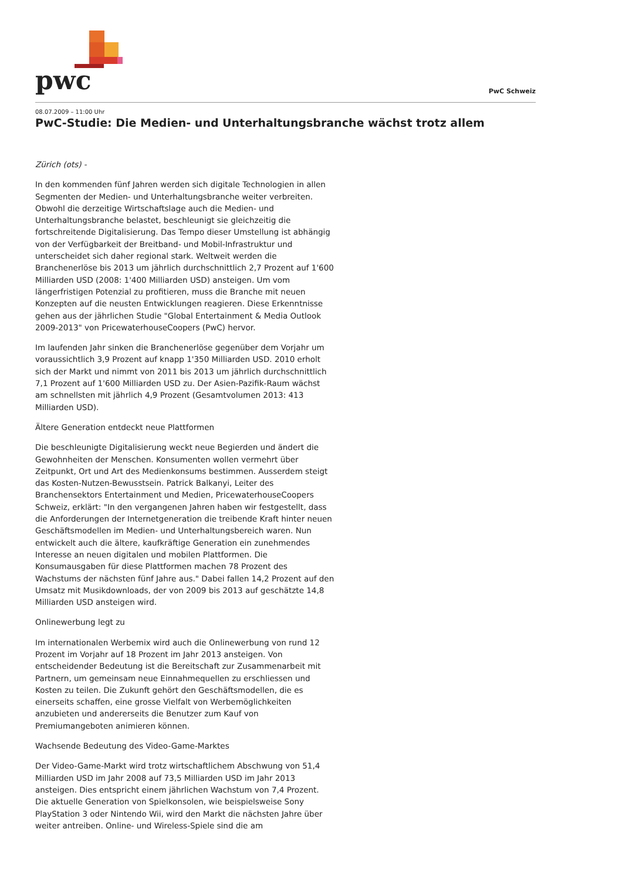pwc
PwC Schweiz
08.07.2009 – 11:00 Uhr
PwC-Studie: Die Medien- und Unterhaltungsbranche wächst trotz allem
Zürich (ots) -
In den kommenden fünf Jahren werden sich digitale Technologien in allen Segmenten der Medien- und Unterhaltungsbranche weiter verbreiten. Obwohl die derzeitige Wirtschaftslage auch die Medien- und Unterhaltungsbranche belastet, beschleunigt sie gleichzeitig die fortschreitende Digitalisierung. Das Tempo dieser Umstellung ist abhängig von der Verfügbarkeit der Breitband- und Mobil-Infrastruktur und unterscheidet sich daher regional stark. Weltweit werden die Branchenerlöse bis 2013 um jährlich durchschnittlich 2,7 Prozent auf 1'600 Milliarden USD (2008: 1'400 Milliarden USD) ansteigen. Um vom längerfristigen Potenzial zu profitieren, muss die Branche mit neuen Konzepten auf die neusten Entwicklungen reagieren. Diese Erkenntnisse gehen aus der jährlichen Studie "Global Entertainment & Media Outlook 2009-2013" von PricewaterhouseCoopers (PwC) hervor.
Im laufenden Jahr sinken die Branchenerlöse gegenüber dem Vorjahr um voraussichtlich 3,9 Prozent auf knapp 1'350 Milliarden USD. 2010 erholt sich der Markt und nimmt von 2011 bis 2013 um jährlich durchschnittlich 7,1 Prozent auf 1'600 Milliarden USD zu. Der Asien-Pazifik-Raum wächst am schnellsten mit jährlich 4,9 Prozent (Gesamtvolumen 2013: 413 Milliarden USD).
Ältere Generation entdeckt neue Plattformen
Die beschleunigte Digitalisierung weckt neue Begierden und ändert die Gewohnheiten der Menschen. Konsumenten wollen vermehrt über Zeitpunkt, Ort und Art des Medienkonsums bestimmen. Ausserdem steigt das Kosten-Nutzen-Bewusstsein. Patrick Balkanyi, Leiter des Branchensektors Entertainment und Medien, PricewaterhouseCoopers Schweiz, erklärt: "In den vergangenen Jahren haben wir festgestellt, dass die Anforderungen der Internetgeneration die treibende Kraft hinter neuen Geschäftsmodellen im Medien- und Unterhaltungsbereich waren. Nun entwickelt auch die ältere, kaufkräftige Generation ein zunehmendes Interesse an neuen digitalen und mobilen Plattformen. Die Konsumausgaben für diese Plattformen machen 78 Prozent des Wachstums der nächsten fünf Jahre aus." Dabei fallen 14,2 Prozent auf den Umsatz mit Musikdownloads, der von 2009 bis 2013 auf geschätzte 14,8 Milliarden USD ansteigen wird.
Onlinewerbung legt zu
Im internationalen Werbemix wird auch die Onlinewerbung von rund 12 Prozent im Vorjahr auf 18 Prozent im Jahr 2013 ansteigen. Von entscheidender Bedeutung ist die Bereitschaft zur Zusammenarbeit mit Partnern, um gemeinsam neue Einnahmequellen zu erschliessen und Kosten zu teilen. Die Zukunft gehört den Geschäftsmodellen, die es einerseits schaffen, eine grosse Vielfalt von Werbemöglichkeiten anzubieten und andererseits die Benutzer zum Kauf von Premiumangeboten animieren können.
Wachsende Bedeutung des Video-Game-Marktes
Der Video-Game-Markt wird trotz wirtschaftlichem Abschwung von 51,4 Milliarden USD im Jahr 2008 auf 73,5 Milliarden USD im Jahr 2013 ansteigen. Dies entspricht einem jährlichen Wachstum von 7,4 Prozent. Die aktuelle Generation von Spielkonsolen, wie beispielsweise Sony PlayStation 3 oder Nintendo Wii, wird den Markt die nächsten Jahre über weiter antreiben. Online- und Wireless-Spiele sind die am